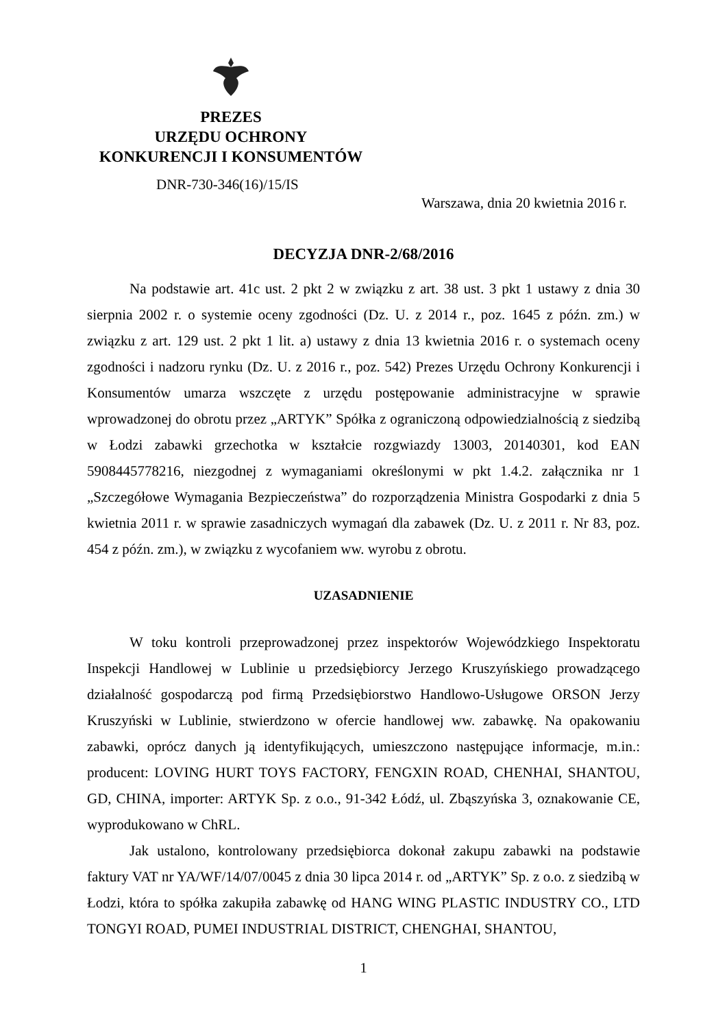PREZES
URZĘDU OCHRONY
KONKURENCJI I KONSUMENTÓW
DNR-730-346(16)/15/IS
Warszawa, dnia 20 kwietnia 2016 r.
DECYZJA DNR-2/68/2016
Na podstawie art. 41c ust. 2 pkt 2 w związku z art. 38 ust. 3 pkt 1 ustawy z dnia 30 sierpnia 2002 r. o systemie oceny zgodności (Dz. U. z 2014 r., poz. 1645 z późn. zm.) w związku z art. 129 ust. 2 pkt 1 lit. a) ustawy z dnia 13 kwietnia 2016 r. o systemach oceny zgodności i nadzoru rynku (Dz. U. z 2016 r., poz. 542) Prezes Urzędu Ochrony Konkurencji i Konsumentów umarza wszczęte z urzędu postępowanie administracyjne w sprawie wprowadzonej do obrotu przez „ARTYK” Spółka z ograniczoną odpowiedzialnością z siedzibą w Łodzi zabawki grzechotka w kształcie rozgwiazdy 13003, 20140301, kod EAN 5908445778216, niezgodnej z wymaganiami określonymi w pkt 1.4.2. załącznika nr 1 „Szczegółowe Wymagania Bezpieczeństwa” do rozporządzenia Ministra Gospodarki z dnia 5 kwietnia 2011 r. w sprawie zasadniczych wymagań dla zabawek (Dz. U. z 2011 r. Nr 83, poz. 454 z późn. zm.), w związku z wycofaniem ww. wyrobu z obrotu.
UZASADNIENIE
W toku kontroli przeprowadzonej przez inspektorów Wojewódzkiego Inspektoratu Inspekcji Handlowej w Lublinie u przedsiębiorcy Jerzego Kruszyńskiego prowadzącego działalność gospodarczą pod firmą Przedsiębiorstwo Handlowo-Usługowe ORSON Jerzy Kruszyński w Lublinie, stwierdzono w ofercie handlowej ww. zabawkę. Na opakowaniu zabawki, oprócz danych ją identyfikujących, umieszczono następujące informacje, m.in.: producent: LOVING HURT TOYS FACTORY, FENGXIN ROAD, CHENHAI, SHANTOU, GD, CHINA, importer: ARTYK Sp. z o.o., 91-342 Łódź, ul. Zbąszyńska 3, oznakowanie CE, wyprodukowano w ChRL.
Jak ustalono, kontrolowany przedsiębiorca dokonał zakupu zabawki na podstawie faktury VAT nr YA/WF/14/07/0045 z dnia 30 lipca 2014 r. od „ARTYK” Sp. z o.o. z siedzibą w Łodzi, która to spółka zakupiła zabawkę od HANG WING PLASTIC INDUSTRY CO., LTD TONGYI ROAD, PUMEI INDUSTRIAL DISTRICT, CHENGHAI, SHANTOU,
1